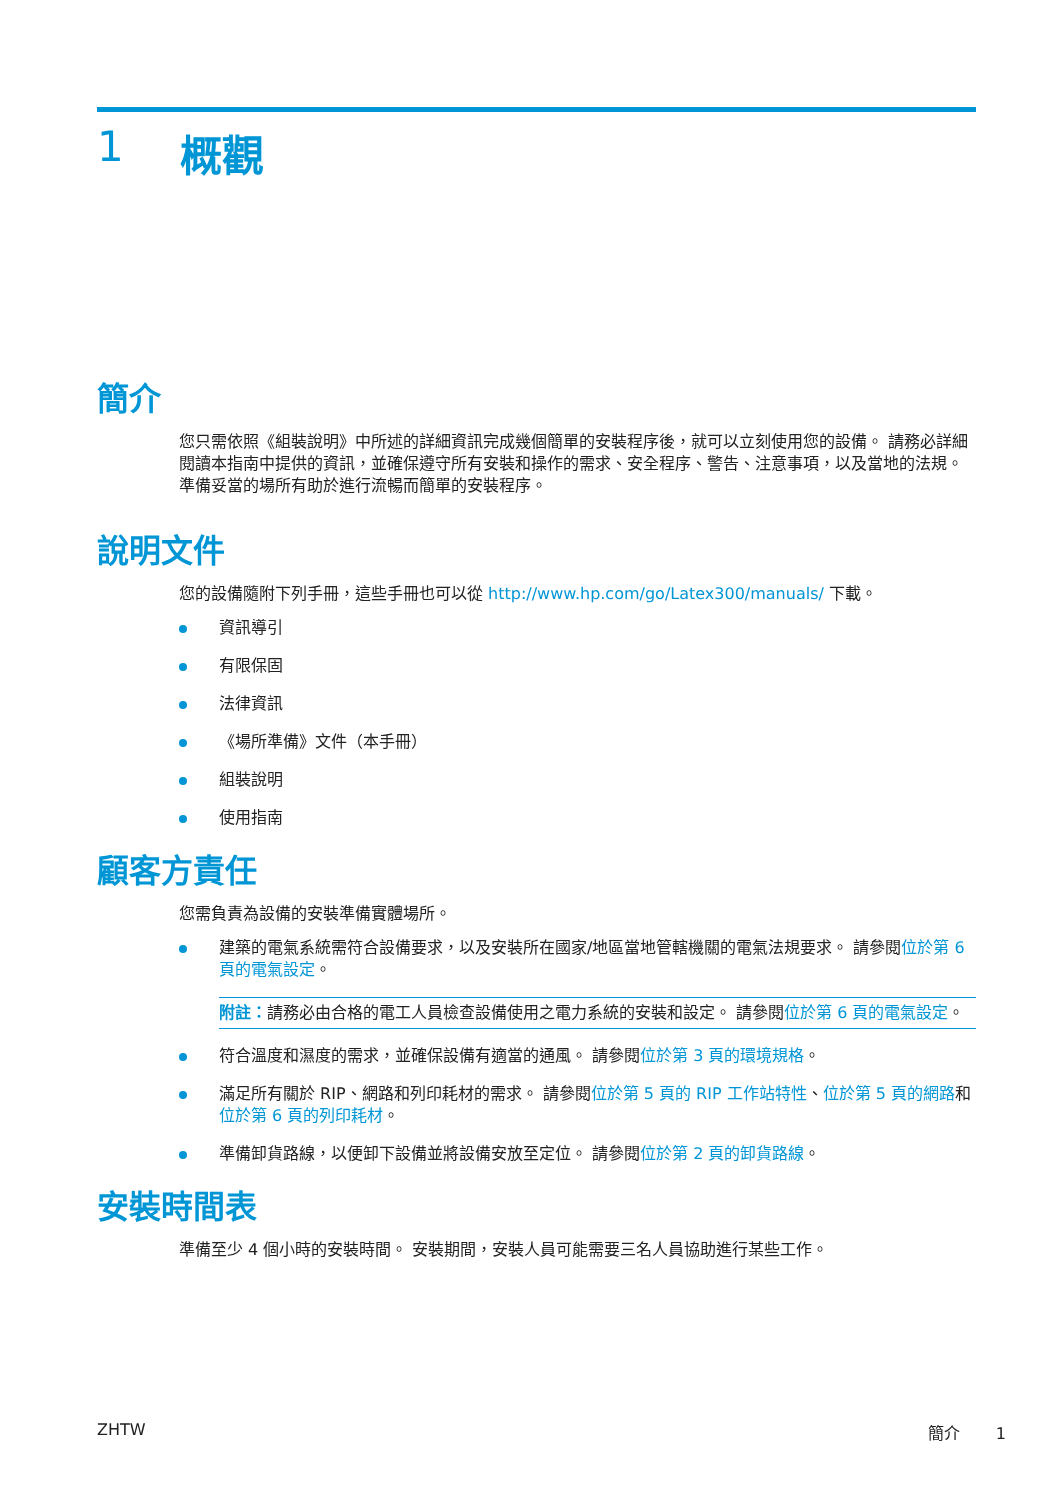1 概觀
簡介
您只需依照《組裝說明》中所述的詳細資訊完成幾個簡單的安裝程序後，就可以立刻使用您的設備。 請務必詳細閱讀本指南中提供的資訊，並確保遵守所有安裝和操作的需求、安全程序、警告、注意事項，以及當地的法規。 準備妥當的場所有助於進行流暢而簡單的安裝程序。
說明文件
您的設備隨附下列手冊，這些手冊也可以從 http://www.hp.com/go/Latex300/manuals/ 下載。
資訊導引
有限保固
法律資訊
《場所準備》文件（本手冊）
組裝說明
使用指南
顧客方責任
您需負責為設備的安裝準備實體場所。
建築的電氣系統需符合設備要求，以及安裝所在國家/地區當地管轄機關的電氣法規要求。 請參閱位於第 6 頁的電氣設定。
附註：請務必由合格的電工人員檢查設備使用之電力系統的安裝和設定。 請參閱位於第 6 頁的電氣設定。
符合溫度和濕度的需求，並確保設備有適當的通風。 請參閱位於第 3 頁的環境規格。
滿足所有關於 RIP、網路和列印耗材的需求。 請參閱位於第 5 頁的 RIP 工作站特性、位於第 5 頁的網路和位於第 6 頁的列印耗材。
準備卸貨路線，以便卸下設備並將設備安放至定位。 請參閱位於第 2 頁的卸貨路線。
安裝時間表
準備至少 4 個小時的安裝時間。 安裝期間，安裝人員可能需要三名人員協助進行某些工作。
ZHTW 簡介 1